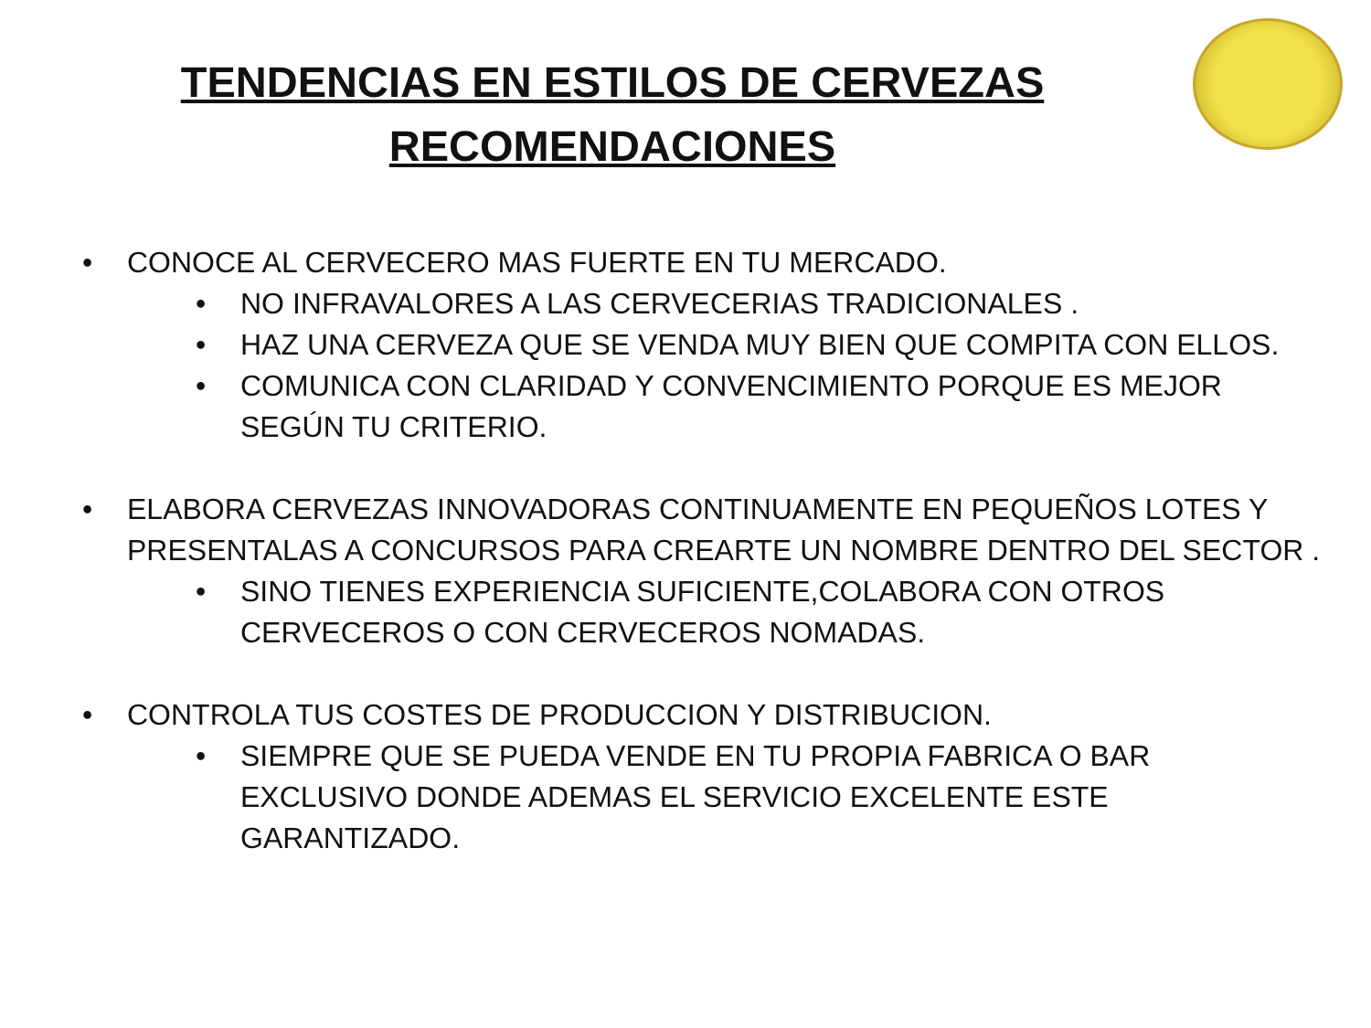TENDENCIAS EN ESTILOS DE CERVEZAS
RECOMENDACIONES
CONOCE AL CERVECERO MAS FUERTE EN TU MERCADO.
NO INFRAVALORES A LAS CERVECERIAS TRADICIONALES .
HAZ UNA CERVEZA QUE SE VENDA MUY BIEN QUE COMPITA CON ELLOS.
COMUNICA CON CLARIDAD Y CONVENCIMIENTO PORQUE ES MEJOR SEGÚN TU CRITERIO.
ELABORA CERVEZAS INNOVADORAS CONTINUAMENTE EN PEQUEÑOS LOTES Y PRESENTALAS A CONCURSOS PARA CREARTE UN NOMBRE DENTRO DEL SECTOR .
SINO TIENES EXPERIENCIA SUFICIENTE,COLABORA CON OTROS CERVECEROS O CON CERVECEROS NOMADAS.
CONTROLA TUS COSTES DE PRODUCCION Y DISTRIBUCION.
SIEMPRE QUE SE PUEDA VENDE EN TU PROPIA FABRICA O BAR EXCLUSIVO DONDE ADEMAS EL SERVICIO EXCELENTE ESTE GARANTIZADO.